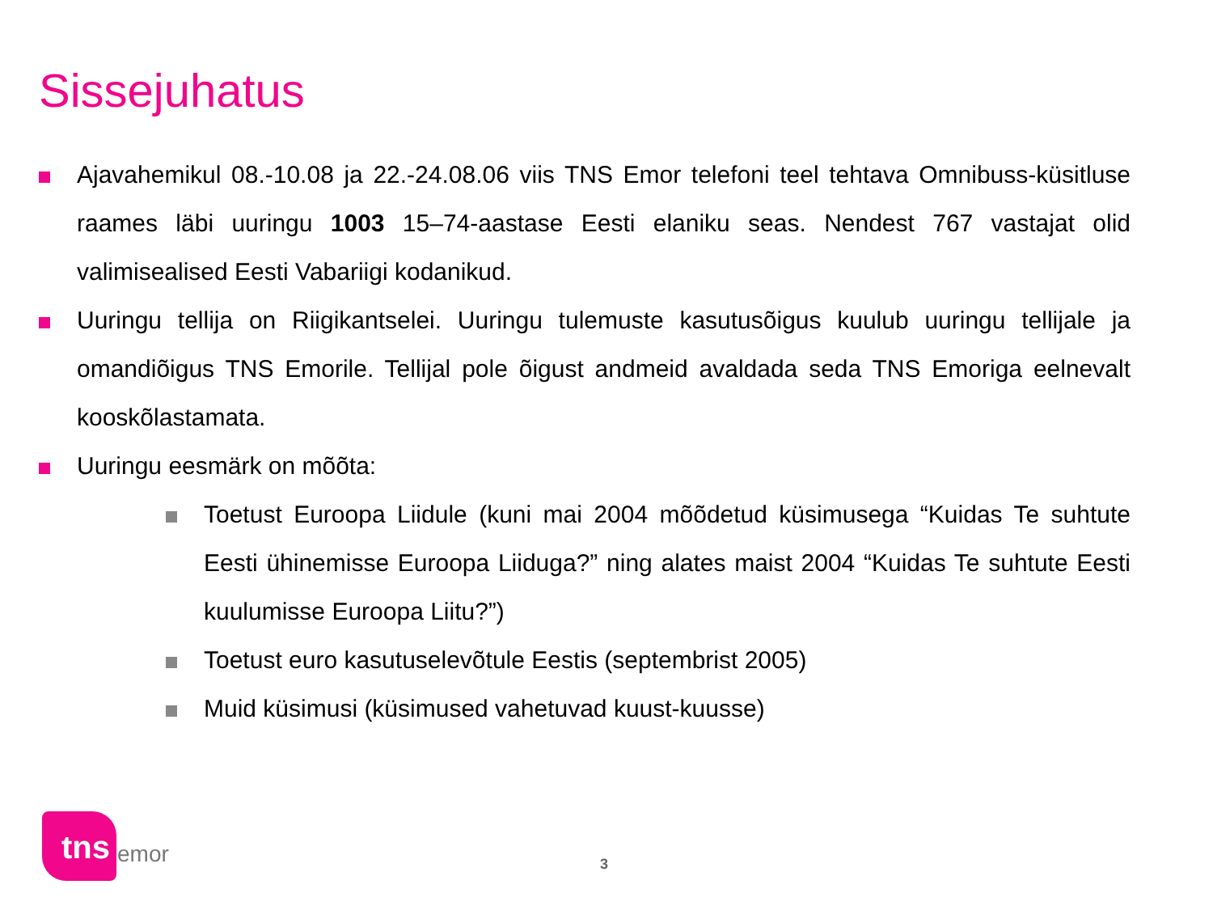Sissejuhatus
Ajavahemikul 08.-10.08 ja 22.-24.08.06 viis TNS Emor telefoni teel tehtava Omnibuss-küsitluse raames läbi uuringu 1003 15–74-aastase Eesti elaniku seas. Nendest 767 vastajat olid valimisealised Eesti Vabariigi kodanikud.
Uuringu tellija on Riigikantselei. Uuringu tulemuste kasutusõigus kuulub uuringu tellijale ja omandiõigus TNS Emorile. Tellijal pole õigust andmeid avaldada seda TNS Emoriga eelnevalt kooskõlastamata.
Uuringu eesmärk on mõõta:
Toetust Euroopa Liidule (kuni mai 2004 mõõdetud küsimusega “Kuidas Te suhtute Eesti ühinemisse Euroopa Liiduga?” ning alates maist 2004 “Kuidas Te suhtute Eesti kuulumisse Euroopa Liitu?”)
Toetust euro kasutuselevõtule Eestis (septembrist 2005)
Muid küsimusi (küsimused vahetuvad kuust-kuusse)
tns
emor 3